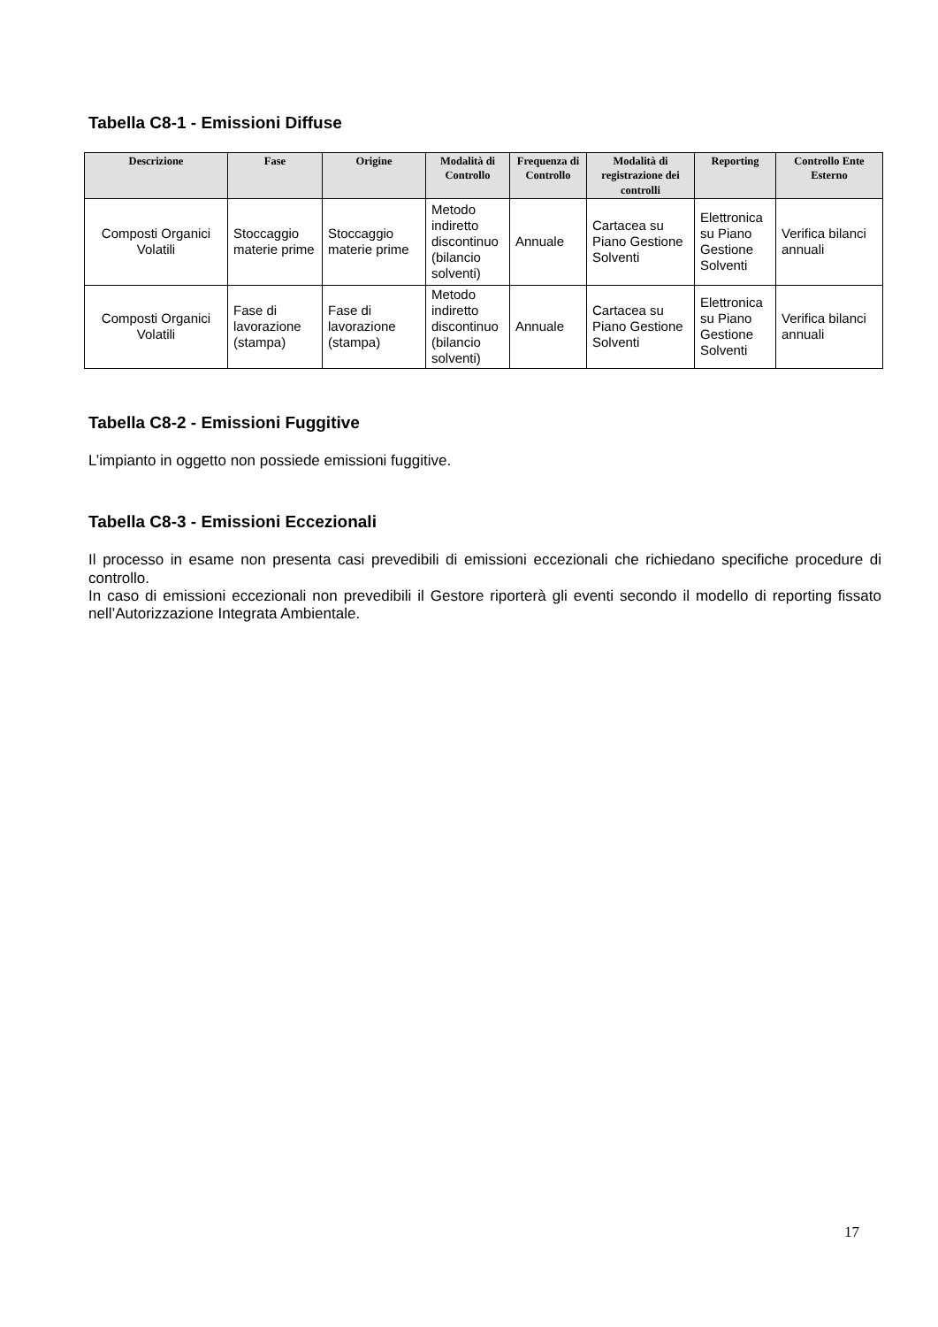Tabella C8-1 - Emissioni Diffuse
| Descrizione | Fase | Origine | Modalità di Controllo | Frequenza di Controllo | Modalità di registrazione dei controlli | Reporting | Controllo Ente Esterno |
| --- | --- | --- | --- | --- | --- | --- | --- |
| Composti Organici Volatili | Stoccaggio materie prime | Stoccaggio materie prime | Metodo indiretto discontinuo (bilancio solventi) | Annuale | Cartacea su Piano Gestione Solventi | Elettronica su Piano Gestione Solventi | Verifica bilanci annuali |
| Composti Organici Volatili | Fase di lavorazione (stampa) | Fase di lavorazione (stampa) | Metodo indiretto discontinuo (bilancio solventi) | Annuale | Cartacea su Piano Gestione Solventi | Elettronica su Piano Gestione Solventi | Verifica bilanci annuali |
Tabella C8-2 - Emissioni Fuggitive
L’impianto in oggetto non possiede emissioni fuggitive.
Tabella C8-3 - Emissioni Eccezionali
Il processo in esame non presenta casi prevedibili di emissioni eccezionali che richiedano specifiche procedure di controllo.
In caso di emissioni eccezionali non prevedibili il Gestore riporterà gli eventi secondo il modello di reporting fissato nell’Autorizzazione Integrata Ambientale.
17